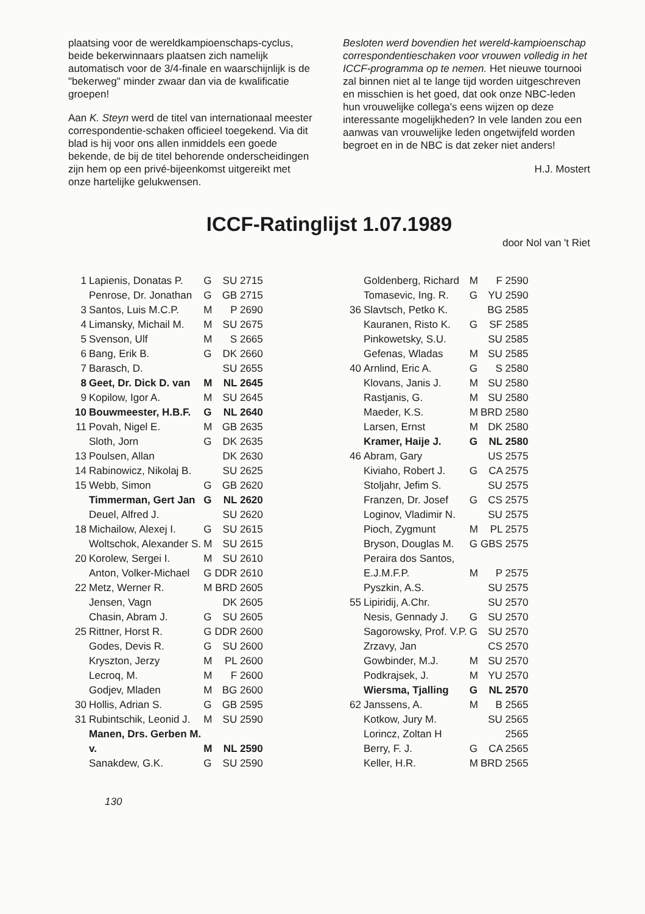plaatsing voor de wereldkampioenschaps-cyclus, beide bekerwinnaars plaatsen zich namelijk automatisch voor de 3/4-finale en waarschijnlijk is de "bekerweg" minder zwaar dan via de kwalificatie groepen!
Aan K. Steyn werd de titel van internationaal meester correspondentie-schaken officieel toegekend. Via dit blad is hij voor ons allen inmiddels een goede bekende, de bij de titel behorende onderscheidingen zijn hem op een privé-bijeenkomst uitgereikt met onze hartelijke gelukwensen.
Besloten werd bovendien het wereld-kampioenschap correspondentieschaken voor vrouwen volledig in het ICCF-programma op te nemen. Het nieuwe tournooi zal binnen niet al te lange tijd worden uitgeschreven en misschien is het goed, dat ook onze NBC-leden hun vrouwelijke collega's eens wijzen op deze interessante mogelijkheden? In vele landen zou een aanwas van vrouwelijke leden ongetwijfeld worden begroet en in de NBC is dat zeker niet anders!
H.J. Mostert
ICCF-Ratinglijst 1.07.1989
door Nol van 't Riet
| 1 | Lapienis, Donatas P. | G | SU 2715 |
| | Penrose, Dr. Jonathan | G | GB 2715 |
| 3 | Santos, Luis M.C.P. | M | P 2690 |
| 4 | Limansky, Michail M. | M | SU 2675 |
| 5 | Svenson, Ulf | M | S 2665 |
| 6 | Bang, Erik B. | G | DK 2660 |
| 7 | Barasch, D. | | SU 2655 |
| 8 | Geet, Dr. Dick D. van | M | NL 2645 |
| 9 | Kopilow, Igor A. | M | SU 2645 |
| 10 | Bouwmeester, H.B.F. | G | NL 2640 |
| 11 | Povah, Nigel E. | M | GB 2635 |
| | Sloth, Jorn | G | DK 2635 |
| 13 | Poulsen, Allan | | DK 2630 |
| 14 | Rabinowicz, Nikolaj B. | | SU 2625 |
| 15 | Webb, Simon | G | GB 2620 |
| | Timmerman, Gert Jan | G | NL 2620 |
| | Deuel, Alfred J. | | SU 2620 |
| 18 | Michailow, Alexej I. | G | SU 2615 |
| | Woltschok, Alexander S. | M | SU 2615 |
| 20 | Korolew, Sergei I. | M | SU 2610 |
| | Anton, Volker-Michael | G | DDR 2610 |
| 22 | Metz, Werner R. | M | BRD 2605 |
| | Jensen, Vagn | | DK 2605 |
| | Chasin, Abram J. | G | SU 2605 |
| 25 | Rittner, Horst R. | G | DDR 2600 |
| | Godes, Devis R. | G | SU 2600 |
| | Kryszton, Jerzy | M | PL 2600 |
| | Lecroq, M. | M | F 2600 |
| | Godjev, Mladen | M | BG 2600 |
| 30 | Hollis, Adrian S. | G | GB 2595 |
| 31 | Rubintschik, Leonid J. | M | SU 2590 |
| | Manen, Drs. Gerben M. v. | M | NL 2590 |
| | Sanakdew, G.K. | G | SU 2590 |
| | Goldenberg, Richard | M | F 2590 |
| | Tomasevic, Ing. R. | G | YU 2590 |
| 36 | Slavtsch, Petko K. | | BG 2585 |
| | Kauranen, Risto K. | G | SF 2585 |
| | Pinkowetsky, S.U. | | SU 2585 |
| | Gefenas, Wladas | M | SU 2585 |
| 40 | Arnlind, Eric A. | G | S 2580 |
| | Klovans, Janis J. | M | SU 2580 |
| | Rastjanis, G. | M | SU 2580 |
| | Maeder, K.S. | M | BRD 2580 |
| | Larsen, Ernst | M | DK 2580 |
| | Kramer, Haije J. | G | NL 2580 |
| 46 | Abram, Gary | | US 2575 |
| | Kiviaho, Robert J. | G | CA 2575 |
| | Stoljahr, Jefim S. | | SU 2575 |
| | Franzen, Dr. Josef | G | CS 2575 |
| | Loginov, Vladimir N. | | SU 2575 |
| | Pioch, Zygmunt | M | PL 2575 |
| | Bryson, Douglas M. | G | GBS 2575 |
| | Peraira dos Santos, E.J.M.F.P. | M | P 2575 |
| | Pyszkin, A.S. | | SU 2575 |
| 55 | Lipiridij, A.Chr. | | SU 2570 |
| | Nesis, Gennady J. | G | SU 2570 |
| | Sagorowsky, Prof. V.P. | G | SU 2570 |
| | Zrzavy, Jan | | CS 2570 |
| | Gowbinder, M.J. | M | SU 2570 |
| | Podkrajsek, J. | M | YU 2570 |
| | Wiersma, Tjalling | G | NL 2570 |
| 62 | Janssens, A. | M | B 2565 |
| | Kotkow, Jury M. | | SU 2565 |
| | Lorincz, Zoltan H | | 2565 |
| | Berry, F. J. | G | CA 2565 |
| | Keller, H.R. | M | BRD 2565 |
130